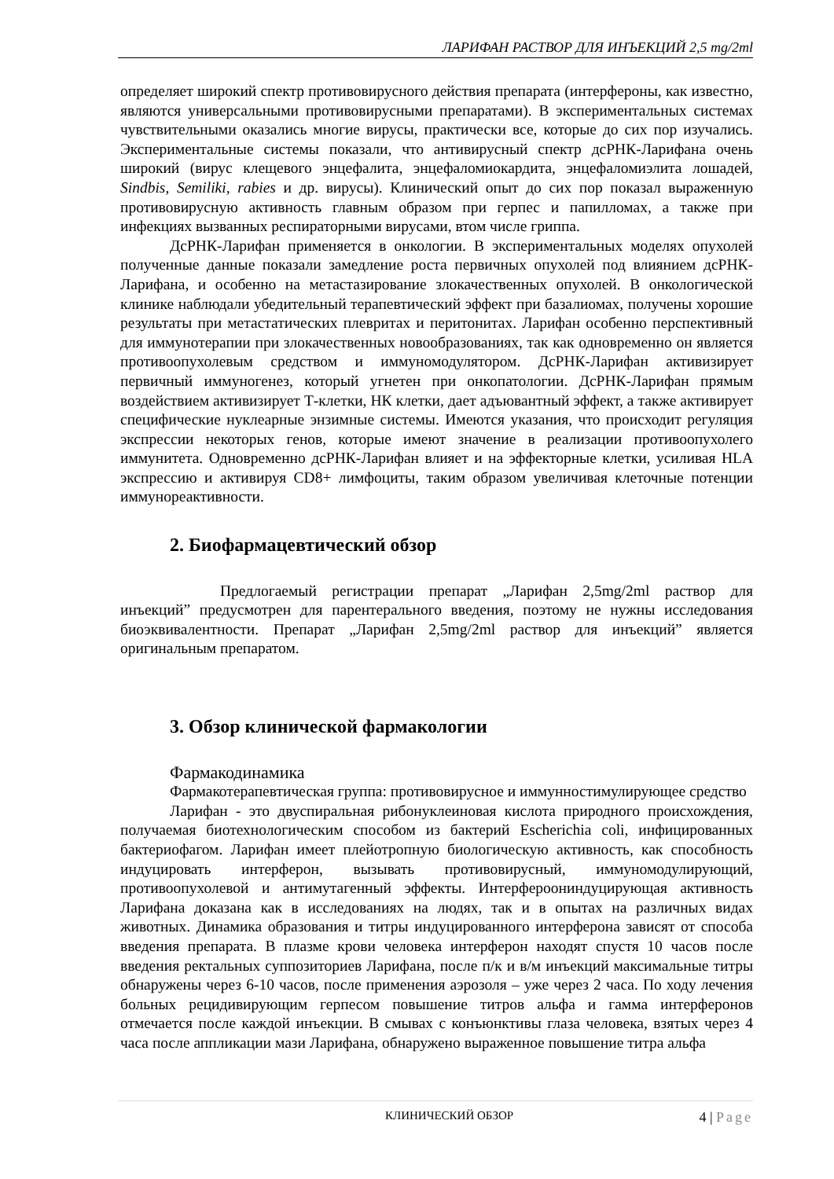ЛАРИФАН РАСТВОР ДЛЯ ИНЪЕКЦИЙ 2,5 mg/2ml
определяет широкий спектр противовирусного действия препарата (интерфероны, как известно, являются универсальными противовирусными препаратами). В экспериментальных системах чувствительными оказались многие вирусы, практически все, которые до сих пор изучались. Экспериментальные системы показали, что антивирусный спектр дсРНК-Ларифана очень широкий (вирус клещевого энцефалита, энцефаломиокардита, энцефаломиэлита лошадей, Sindbis, Semiliki, rabies и др. вирусы). Клинический опыт до сих пор показал выраженную противовирусную активность главным образом при герпес и папилломах, а также при инфекциях вызванных респираторными вирусами, втом числе гриппа.
ДсРНК-Ларифан применяется в онкологии. В экспериментальных моделях опухолей полученные данные показали замедление роста первичных опухолей под влиянием дсРНК-Ларифана, и особенно на метастазирование злокачественных опухолей. В онкологической клинике наблюдали убедительный терапевтический эффект при базалиомах, получены хорошие результаты при метастатических плевритах и перитонитах. Ларифан особенно перспективный для иммунотерапии при злокачественных новообразованиях, так как одновременно он является противоопухолевым средством и иммуномодулятором. ДсРНК-Ларифан активизирует первичный иммуногенез, который угнетен при онкопатологии. ДсРНК-Ларифан прямым воздействием активизирует Т-клетки, НК клетки, дает адъювантный эффект, а также активирует специфические нуклеарные энзимные системы. Имеются указания, что происходит регуляция экспрессии некоторых генов, которые имеют значение в реализации противоопухолего иммунитета. Одновременно дсРНК-Ларифан влияет и на эффекторные клетки, усиливая HLA экспрессию и активируя CD8+ лимфоциты, таким образом увеличивая клеточные потенции иммунореактивности.
2. Биофармацевтический обзор
Предлогаемый регистрации препарат „Ларифан 2,5mg/2ml раствор для инъекций” предусмотрен для парентерального введения, поэтому не нужны исследования биоэквивалентности. Препарат „Ларифан 2,5mg/2ml раствор для инъекций” является оригинальным препаратом.
3. Обзор клинической фармакологии
Фармакодинамика
Фармакотерапевтическая группа: противовирусное и иммунностимулирующее средство
Ларифан - это двуспиральная рибонуклеиновая кислота природного происхождения, получаемая биотехнологическим способом из бактерий Escherichia coli, инфицированных бактериофагом. Ларифан имеет плейотропную биологическую активность, как способность индуцировать интерферон, вызывать противовирусный, иммуномодулирующий, противоопухолевой и антимутагенный эффекты. Интерфероониндуцирующая активность Ларифана доказана как в исследованиях на людях, так и в опытах на различных видах животных. Динамика образования и титры индуцированного интерферона зависят от способа введения препарата. В плазме крови человека интерферон находят спустя 10 часов после введения ректальных суппозиториев Ларифана, после п/к и в/м инъекций максимальные титры обнаружены через 6-10 часов, после применения аэрозоля – уже через 2 часа. По ходу лечения больных рецидивирующим герпесом повышение титров альфа и гамма интерферонов отмечается после каждой инъекции. В смывах с конъюнктивы глаза человека, взятых через 4 часа после аппликации мази Ларифана, обнаружено выраженное повышение титра альфа
КЛИНИЧЕСКИЙ ОБЗОР 4 | Page